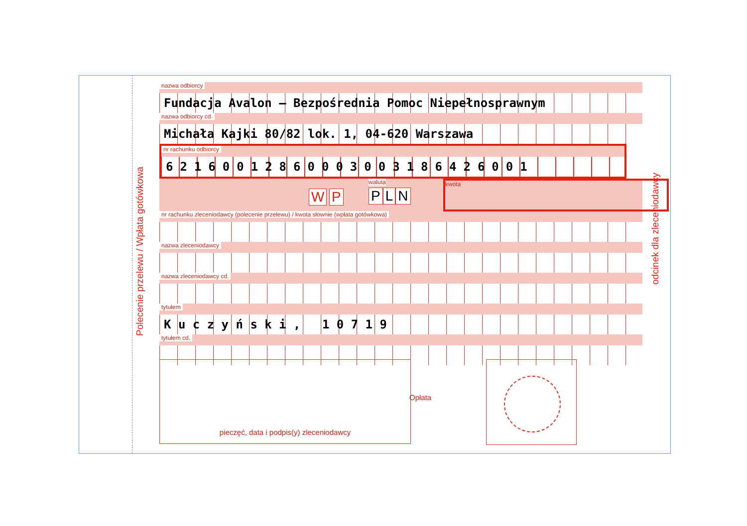Polecenie przelewu / Wpłata gotówkowa
odcinek dla zleceniodawcy
nazwa odbiorcy
Fundacja Avalon – Bezpośrednia Pomoc Niepełnosprawnym
nazwa odbiorcy cd.
Michała Kajki 80/82 lok. 1, 04-620 Warszawa
nr rachunku odbiorcy
62160012860003003186426001
W P
waluta
P L N
kwota
nr rachunku zleceniodawcy (polecenie przelewu) / kwota słownie (wpłata gotówkowa)
nazwa zleceniodawcy
nazwa zleceniodawcy cd.
tytułem
K u c z y ń s k i , 1 0 7 1 9
tytułem cd.
pieczęć, data i podpis(y) zleceniodawcy
Opłata